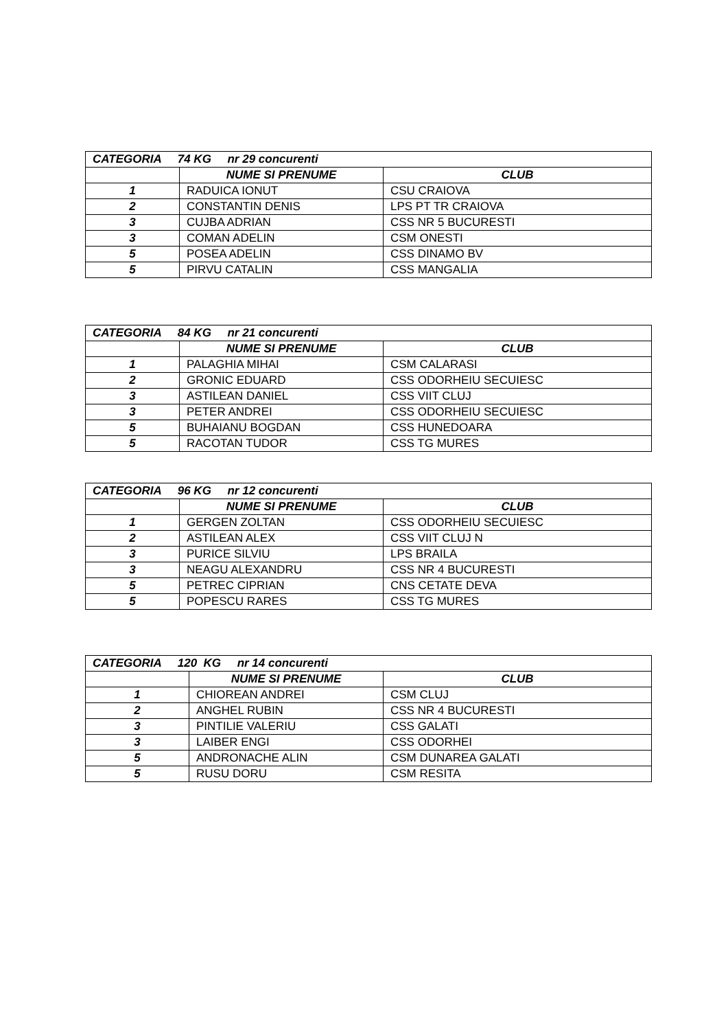| CATEGORIA 74 KG nr 29 concurenti | | |
| --- | --- | --- |
| | NUME SI PRENUME | CLUB |
| 1 | RADUICA IONUT | CSU CRAIOVA |
| 2 | CONSTANTIN DENIS | LPS PT TR CRAIOVA |
| 3 | CUJBA ADRIAN | CSS NR 5 BUCURESTI |
| 3 | COMAN ADELIN | CSM ONESTI |
| 5 | POSEA ADELIN | CSS DINAMO BV |
| 5 | PIRVU CATALIN | CSS MANGALIA |
| CATEGORIA 84 KG nr 21 concurenti | | |
| --- | --- | --- |
| | NUME SI PRENUME | CLUB |
| 1 | PALAGHIA MIHAI | CSM CALARASI |
| 2 | GRONIC EDUARD | CSS ODORHEIU SECUIESC |
| 3 | ASTILEAN DANIEL | CSS VIIT CLUJ |
| 3 | PETER ANDREI | CSS ODORHEIU SECUIESC |
| 5 | BUHAIANU BOGDAN | CSS HUNEDOARA |
| 5 | RACOTAN TUDOR | CSS TG MURES |
| CATEGORIA 96 KG nr 12 concurenti | | |
| --- | --- | --- |
| | NUME SI PRENUME | CLUB |
| 1 | GERGEN ZOLTAN | CSS ODORHEIU SECUIESC |
| 2 | ASTILEAN ALEX | CSS VIIT CLUJ N |
| 3 | PURICE SILVIU | LPS BRAILA |
| 3 | NEAGU ALEXANDRU | CSS NR 4 BUCURESTI |
| 5 | PETREC CIPRIAN | CNS CETATE DEVA |
| 5 | POPESCU RARES | CSS TG MURES |
| CATEGORIA 120 KG nr 14 concurenti | | |
| --- | --- | --- |
| | NUME SI PRENUME | CLUB |
| 1 | CHIOREAN ANDREI | CSM CLUJ |
| 2 | ANGHEL RUBIN | CSS NR 4 BUCURESTI |
| 3 | PINTILIE VALERIU | CSS GALATI |
| 3 | LAIBER ENGI | CSS ODORHEI |
| 5 | ANDRONACHE ALIN | CSM DUNAREA GALATI |
| 5 | RUSU DORU | CSM RESITA |